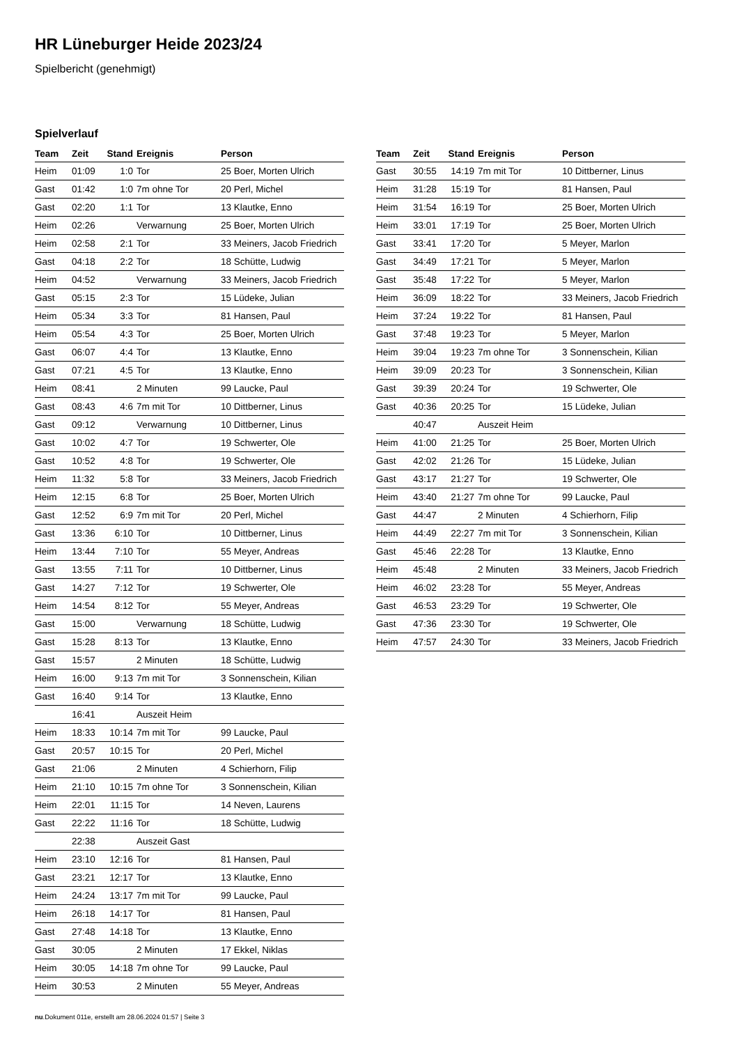HR Lüneburger Heide 2023/24
Spielbericht (genehmigt)
Spielverlauf
| Team | Zeit | Stand | Ereignis | Person |
| --- | --- | --- | --- | --- |
| Heim | 01:09 | 1:0 | Tor | 25 Boer, Morten Ulrich |
| Gast | 01:42 | 1:0 | 7m ohne Tor | 20 Perl, Michel |
| Gast | 02:20 | 1:1 | Tor | 13 Klautke, Enno |
| Heim | 02:26 | | Verwarnung | 25 Boer, Morten Ulrich |
| Heim | 02:58 | 2:1 | Tor | 33 Meiners, Jacob Friedrich |
| Gast | 04:18 | 2:2 | Tor | 18 Schütte, Ludwig |
| Heim | 04:52 | | Verwarnung | 33 Meiners, Jacob Friedrich |
| Gast | 05:15 | 2:3 | Tor | 15 Lüdeke, Julian |
| Heim | 05:34 | 3:3 | Tor | 81 Hansen, Paul |
| Heim | 05:54 | 4:3 | Tor | 25 Boer, Morten Ulrich |
| Gast | 06:07 | 4:4 | Tor | 13 Klautke, Enno |
| Gast | 07:21 | 4:5 | Tor | 13 Klautke, Enno |
| Heim | 08:41 | | 2 Minuten | 99 Laucke, Paul |
| Gast | 08:43 | 4:6 | 7m mit Tor | 10 Dittberner, Linus |
| Gast | 09:12 | | Verwarnung | 10 Dittberner, Linus |
| Gast | 10:02 | 4:7 | Tor | 19 Schwerter, Ole |
| Gast | 10:52 | 4:8 | Tor | 19 Schwerter, Ole |
| Heim | 11:32 | 5:8 | Tor | 33 Meiners, Jacob Friedrich |
| Heim | 12:15 | 6:8 | Tor | 25 Boer, Morten Ulrich |
| Gast | 12:52 | 6:9 | 7m mit Tor | 20 Perl, Michel |
| Gast | 13:36 | 6:10 | Tor | 10 Dittberner, Linus |
| Heim | 13:44 | 7:10 | Tor | 55 Meyer, Andreas |
| Gast | 13:55 | 7:11 | Tor | 10 Dittberner, Linus |
| Gast | 14:27 | 7:12 | Tor | 19 Schwerter, Ole |
| Heim | 14:54 | 8:12 | Tor | 55 Meyer, Andreas |
| Gast | 15:00 | | Verwarnung | 18 Schütte, Ludwig |
| Gast | 15:28 | 8:13 | Tor | 13 Klautke, Enno |
| Gast | 15:57 | | 2 Minuten | 18 Schütte, Ludwig |
| Heim | 16:00 | 9:13 | 7m mit Tor | 3 Sonnenschein, Kilian |
| Gast | 16:40 | 9:14 | Tor | 13 Klautke, Enno |
| | 16:41 | | Auszeit Heim | |
| Heim | 18:33 | 10:14 | 7m mit Tor | 99 Laucke, Paul |
| Gast | 20:57 | 10:15 | Tor | 20 Perl, Michel |
| Gast | 21:06 | | 2 Minuten | 4 Schierhorn, Filip |
| Heim | 21:10 | 10:15 | 7m ohne Tor | 3 Sonnenschein, Kilian |
| Heim | 22:01 | 11:15 | Tor | 14 Neven, Laurens |
| Gast | 22:22 | 11:16 | Tor | 18 Schütte, Ludwig |
| | 22:38 | | Auszeit Gast | |
| Heim | 23:10 | 12:16 | Tor | 81 Hansen, Paul |
| Gast | 23:21 | 12:17 | Tor | 13 Klautke, Enno |
| Heim | 24:24 | 13:17 | 7m mit Tor | 99 Laucke, Paul |
| Heim | 26:18 | 14:17 | Tor | 81 Hansen, Paul |
| Gast | 27:48 | 14:18 | Tor | 13 Klautke, Enno |
| Gast | 30:05 | | 2 Minuten | 17 Ekkel, Niklas |
| Heim | 30:05 | 14:18 | 7m ohne Tor | 99 Laucke, Paul |
| Heim | 30:53 | | 2 Minuten | 55 Meyer, Andreas |
| Team | Zeit | Stand | Ereignis | Person |
| --- | --- | --- | --- | --- |
| Gast | 30:55 | 14:19 | 7m mit Tor | 10 Dittberner, Linus |
| Heim | 31:28 | 15:19 | Tor | 81 Hansen, Paul |
| Heim | 31:54 | 16:19 | Tor | 25 Boer, Morten Ulrich |
| Heim | 33:01 | 17:19 | Tor | 25 Boer, Morten Ulrich |
| Gast | 33:41 | 17:20 | Tor | 5 Meyer, Marlon |
| Gast | 34:49 | 17:21 | Tor | 5 Meyer, Marlon |
| Gast | 35:48 | 17:22 | Tor | 5 Meyer, Marlon |
| Heim | 36:09 | 18:22 | Tor | 33 Meiners, Jacob Friedrich |
| Heim | 37:24 | 19:22 | Tor | 81 Hansen, Paul |
| Gast | 37:48 | 19:23 | Tor | 5 Meyer, Marlon |
| Heim | 39:04 | 19:23 | 7m ohne Tor | 3 Sonnenschein, Kilian |
| Heim | 39:09 | 20:23 | Tor | 3 Sonnenschein, Kilian |
| Gast | 39:39 | 20:24 | Tor | 19 Schwerter, Ole |
| Gast | 40:36 | 20:25 | Tor | 15 Lüdeke, Julian |
| | 40:47 | | Auszeit Heim | |
| Heim | 41:00 | 21:25 | Tor | 25 Boer, Morten Ulrich |
| Gast | 42:02 | 21:26 | Tor | 15 Lüdeke, Julian |
| Gast | 43:17 | 21:27 | Tor | 19 Schwerter, Ole |
| Heim | 43:40 | 21:27 | 7m ohne Tor | 99 Laucke, Paul |
| Gast | 44:47 | | 2 Minuten | 4 Schierhorn, Filip |
| Heim | 44:49 | 22:27 | 7m mit Tor | 3 Sonnenschein, Kilian |
| Gast | 45:46 | 22:28 | Tor | 13 Klautke, Enno |
| Heim | 45:48 | | 2 Minuten | 33 Meiners, Jacob Friedrich |
| Heim | 46:02 | 23:28 | Tor | 55 Meyer, Andreas |
| Gast | 46:53 | 23:29 | Tor | 19 Schwerter, Ole |
| Gast | 47:36 | 23:30 | Tor | 19 Schwerter, Ole |
| Heim | 47:57 | 24:30 | Tor | 33 Meiners, Jacob Friedrich |
nu.Dokument 011e, erstellt am 28.06.2024 01:57 | Seite 3